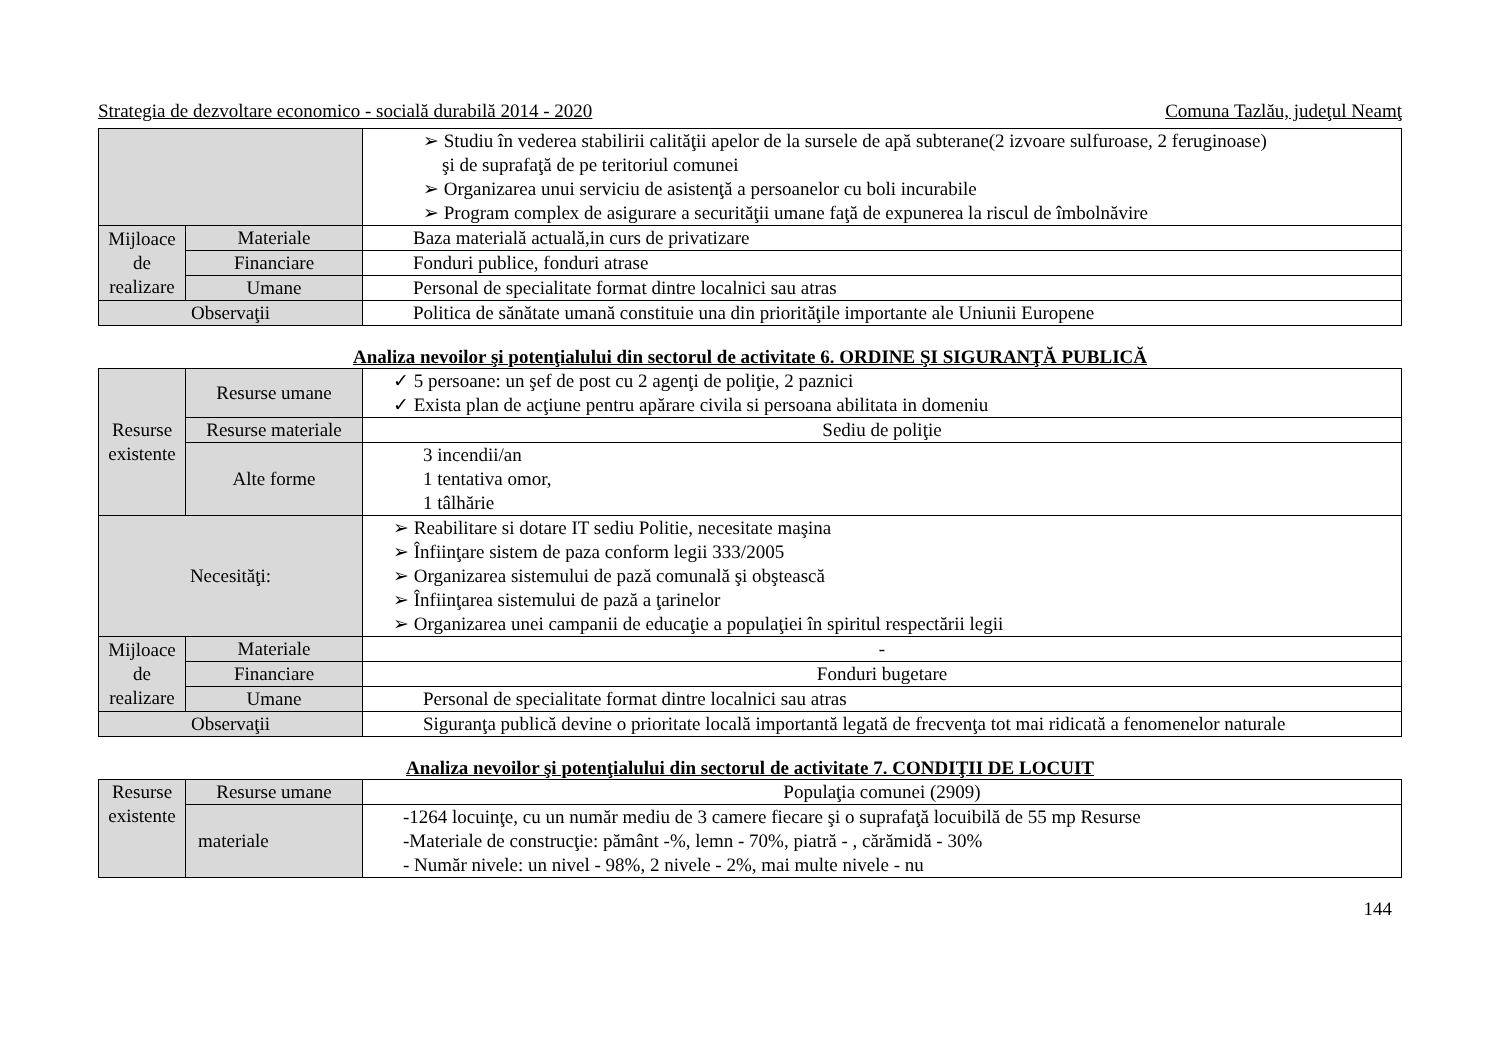Strategia de dezvoltare economico - socială durabilă 2014 - 2020 Comuna Tazlău, judeţul Neamţ
| | | ➢ Studiu în vederea stabilirii calităţii apelor de la sursele de apă subterane(2 izvoare sulfuroase, 2 feruginoase) şi de suprafaţă de pe teritoriul comunei ➢ Organizarea unui serviciu de asistenţă a persoanelor cu boli incurabile ➢ Program complex de asigurare a securităţii umane faţă de expunerea la riscul de îmbolnăvire |
| Mijloace de realizare | Materiale | Baza materială actuală,in curs de privatizare |
| | Financiare | Fonduri publice, fonduri atrase |
| | Umane | Personal de specialitate format dintre localnici sau atras |
| Observaţii | | Politica de sănătate umană constituie una din priorităţile importante ale Uniunii Europene |
Analiza nevoilor şi potenţialului din sectorul de activitate 6. ORDINE ŞI SIGURANŢĂ PUBLICĂ
| Resurse existente | Resurse umane | ✓ 5 persoane: un şef de post cu 2 agenţi de poliţie, 2 paznici ✓ Exista plan de acţiune pentru apărare civila si persoana abilitata in domeniu |
| | Resurse materiale | Sediu de poliţie |
| | Alte forme | 3 incendii/an 1 tentativa omor, 1 tâlhărie |
| Necesităţi: | | ➢ Reabilitare si dotare IT sediu Politie, necesitate maşina ➢ Înfiinţare sistem de paza conform legii 333/2005 ➢ Organizarea sistemului de pază comunală şi obştească ➢ Înfiinţarea sistemului de pază a ţarinelor ➢ Organizarea unei campanii de educaţie a populaţiei în spiritul respectării legii |
| Mijloace de realizare | Materiale | - |
| | Financiare | Fonduri bugetare |
| | Umane | Personal de specialitate format dintre localnici sau atras |
| Observaţii | | Siguranţa publică devine o prioritate locală importantă legată de frecvenţa tot mai ridicată a fenomenelor naturale |
Analiza nevoilor şi potenţialului din sectorul de activitate 7. CONDIŢII DE LOCUIT
| Resurse existente | Resurse umane | Populaţia comunei (2909) |
| | materiale | -1264 locuinţe, cu un număr mediu de 3 camere fiecare şi o suprafaţă locuibilă de 55 mp Resurse -Materiale de construcţie: pământ -%, lemn - 70%, piatră - , cărămidă - 30% - Număr nivele: un nivel - 98%, 2 nivele - 2%, mai multe nivele - nu |
144